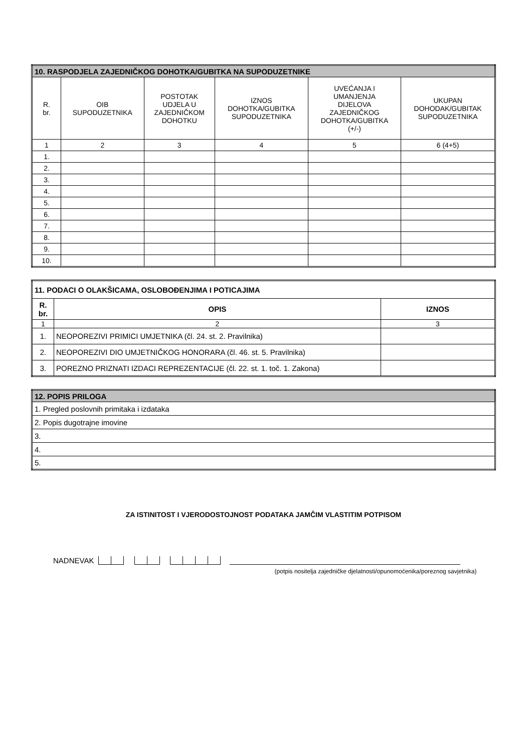| 10. RASPODJELA ZAJEDNIČKOG DOHOTKA/GUBITKA NA SUPODUZETNIKE | | | | | |
| --- | --- | --- | --- | --- | --- |
| R. br. | OIB SUPODUZETNIKA | POSTOTAK UDJELA U ZAJEDNIČKOM DOHOTKU | IZNOS DOHOTKA/GUBITKA SUPODUZETNIKA | UVEĆANJA I UMANJENJA DIJELOVA ZAJEDNIČKOG DOHOTKA/GUBITKA (+/-) | UKUPAN DOHODAK/GUBITAK SUPODUZETNIKA |
| 1 | 2 | 3 | 4 | 5 | 6 (4+5) |
| 1. | | | | | |
| 2. | | | | | |
| 3. | | | | | |
| 4. | | | | | |
| 5. | | | | | |
| 6. | | | | | |
| 7. | | | | | |
| 8. | | | | | |
| 9. | | | | | |
| 10. | | | | | |
| 11. PODACI O OLAKŠICAMA, OSLOBOĐENJIMA I POTICAJIMA | | |
| --- | --- | --- |
| R. br. | OPIS | IZNOS |
| 1 | 2 | 3 |
| 1. | NEOPOREZIVI PRIMICI UMJETNIKA (čl. 24. st. 2. Pravilnika) | |
| 2. | NEOPOREZIVI DIO UMJETNIČKOG HONORARA (čl. 46. st. 5. Pravilnika) | |
| 3. | POREZNO PRIZNATI IZDACI REPREZENTACIJE (čl. 22. st. 1. toč. 1. Zakona) | |
| 12. POPIS PRILOGA |
| --- |
| 1. Pregled poslovnih primitaka i izdataka |
| 2. Popis dugotrajne imovine |
| 3. |
| 4. |
| 5. |
ZA ISTINITOST I VJERODOSTOJNOST PODATAKA JAMČIM VLASTITIM POTPISOM
NADNEVAK
(potpis nositelja zajedničke djelatnosti/opunomoćenika/poreznog savjetnika)